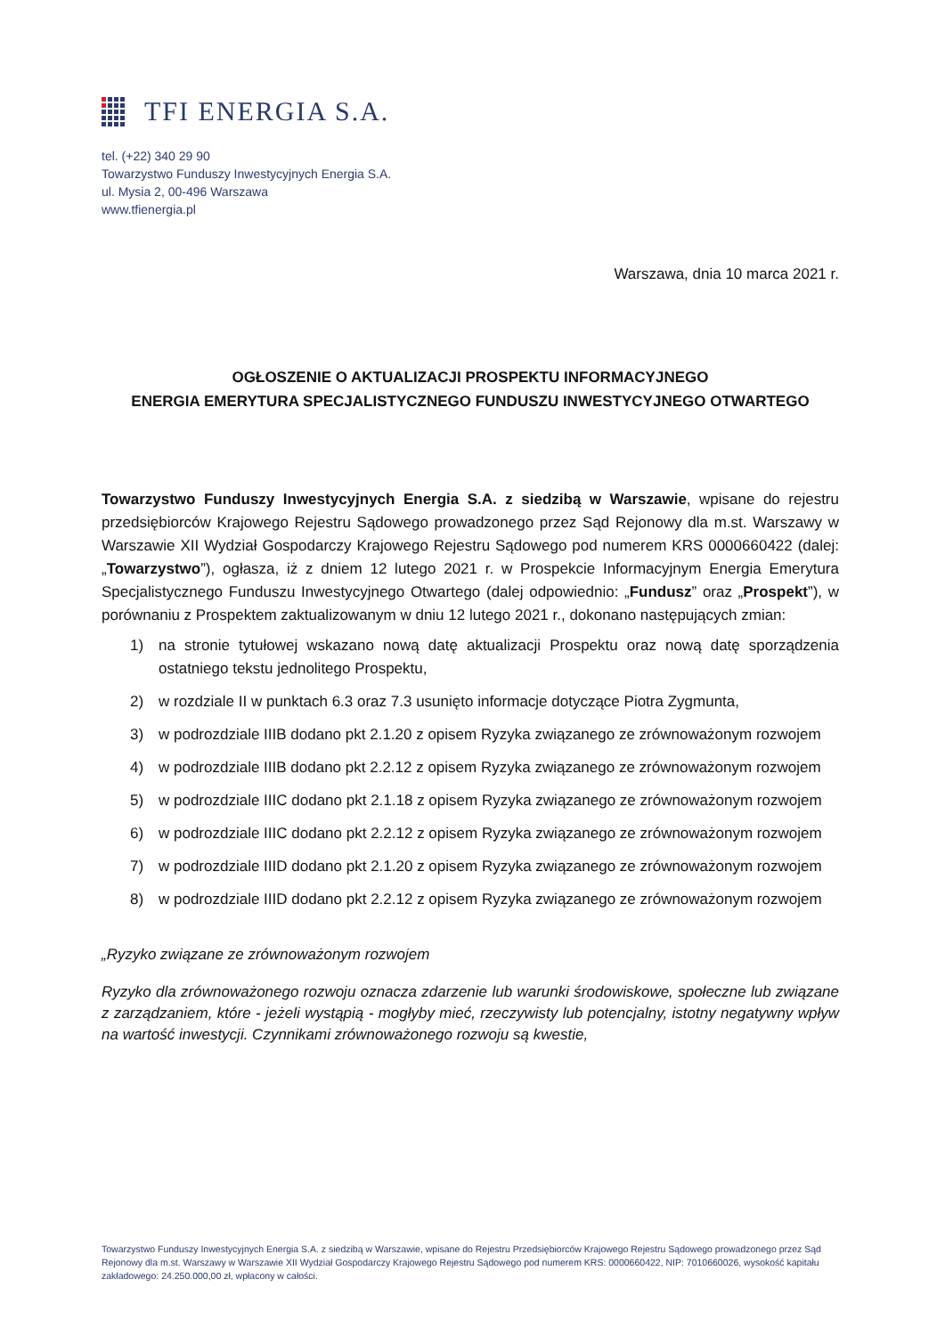TFI ENERGIA S.A.
tel. (+22) 340 29 90
Towarzystwo Funduszy Inwestycyjnych Energia S.A.
ul. Mysia 2, 00-496 Warszawa
www.tfienergia.pl
Warszawa, dnia 10 marca 2021 r.
OGŁOSZENIE O AKTUALIZACJI PROSPEKTU INFORMACYJNEGO
ENERGIA EMERYTURA SPECJALISTYCZNEGO FUNDUSZU INWESTYCYJNEGO OTWARTEGO
Towarzystwo Funduszy Inwestycyjnych Energia S.A. z siedzibą w Warszawie, wpisane do rejestru przedsiębiorców Krajowego Rejestru Sądowego prowadzonego przez Sąd Rejonowy dla m.st. Warszawy w Warszawie XII Wydział Gospodarczy Krajowego Rejestru Sądowego pod numerem KRS 0000660422 (dalej: „Towarzystwo”), ogłasza, iż z dniem 12 lutego 2021 r. w Prospekcie Informacyjnym Energia Emerytura Specjalistycznego Funduszu Inwestycyjnego Otwartego (dalej odpowiednio: „Fundusz” oraz „Prospekt”), w porównaniu z Prospektem zaktualizowanym w dniu 12 lutego 2021 r., dokonano następujących zmian:
1) na stronie tytułowej wskazano nową datę aktualizacji Prospektu oraz nową datę sporządzenia ostatniego tekstu jednolitego Prospektu,
2) w rozdziale II w punktach 6.3 oraz 7.3 usunięto informacje dotyczące Piotra Zygmunta,
3) w podrozdziale IIIB dodano pkt 2.1.20 z opisem Ryzyka związanego ze zrównoważonym rozwojem
4) w podrozdziale IIIB dodano pkt 2.2.12 z opisem Ryzyka związanego ze zrównoważonym rozwojem
5) w podrozdziale IIIC dodano pkt 2.1.18 z opisem Ryzyka związanego ze zrównoważonym rozwojem
6) w podrozdziale IIIC dodano pkt 2.2.12 z opisem Ryzyka związanego ze zrównoważonym rozwojem
7) w podrozdziale IIID dodano pkt 2.1.20 z opisem Ryzyka związanego ze zrównoważonym rozwojem
8) w podrozdziale IIID dodano pkt 2.2.12 z opisem Ryzyka związanego ze zrównoważonym rozwojem
„Ryzyko związane ze zrównoważonym rozwojem
Ryzyko dla zrównoważonego rozwoju oznacza zdarzenie lub warunki środowiskowe, społeczne lub związane z zarządzaniem, które - jeżeli wystąpią - mogłyby mieć, rzeczywisty lub potencjalny, istotny negatywny wpływ na wartość inwestycji. Czynnikami zrównoważonego rozwoju są kwestie,
Towarzystwo Funduszy Inwestycyjnych Energia S.A. z siedzibą w Warszawie, wpisane do Rejestru Przedsiębiorców Krajowego Rejestru Sądowego prowadzonego przez Sąd Rejonowy dla m.st. Warszawy w Warszawie XII Wydział Gospodarczy Krajowego Rejestru Sądowego pod numerem KRS: 0000660422, NIP: 7010660026, wysokość kapitału zakładowego: 24.250.000,00 zł, wpłacony w całości.